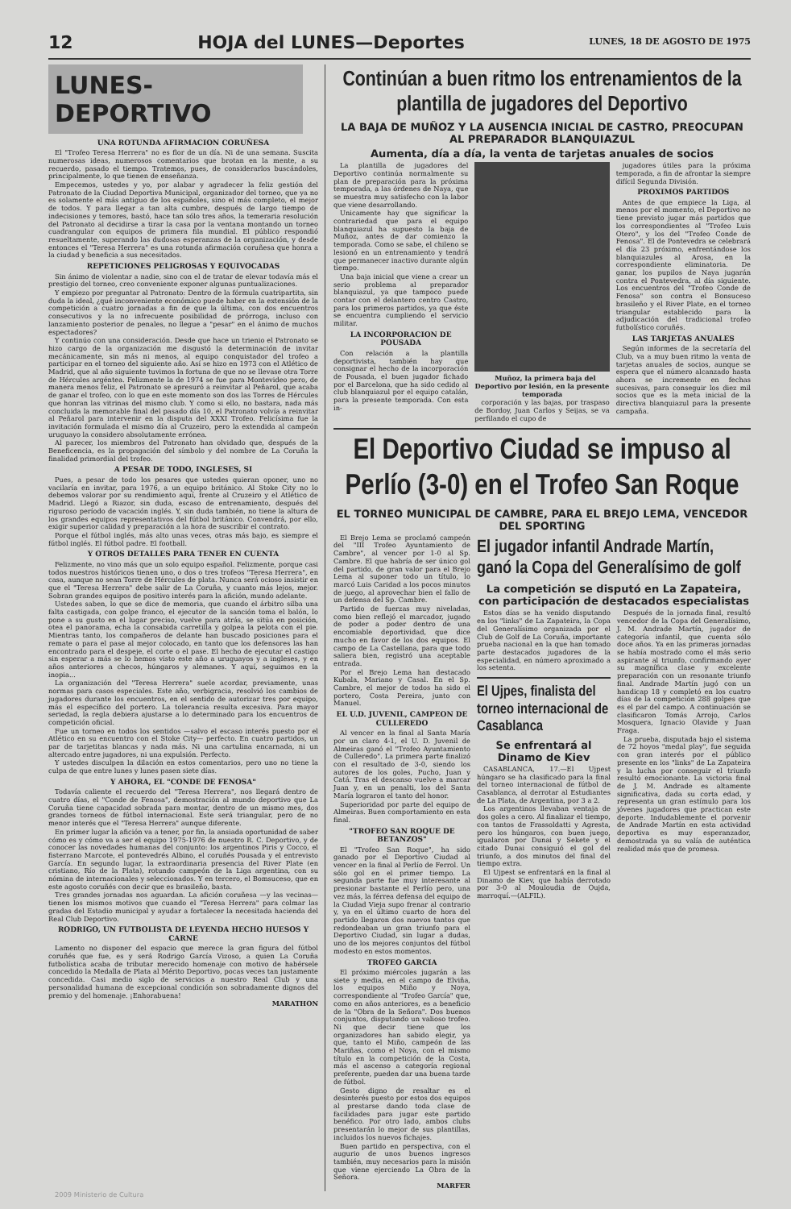12 HOJA del LUNES—Deportes LUNES, 18 DE AGOSTO DE 1975
LUNES-DEPORTIVO
UNA ROTUNDA AFIRMACION CORUÑESA
El "Trofeo Teresa Herrera" no es flor de un día. Ni de una semana. Suscita numerosas ideas, numerosos comentarios que brotan en la mente, a su recuerdo, pasado el tiempo. Tratemos, pues, de considerarlos buscándoles, principalmente, lo que tienen de enseñanza.
Empecemos, ustedes y yo, por alabar y agradecer la feliz gestión del Patronato de la Ciudad Deportiva Municipal, organizador del torneo, que ya no es solamente el más antiguo de los españoles, sino el más completo, el mejor de todos. Y para llegar a tan alta cumbre, después de largo tiempo de indecisiones y temores, bastó, hace tan sólo tres años, la temeraria resolución del Patronato al decidirse a tirar la casa por la ventana montando un torneo cuadrangular con equipos de primera fila mundial. El público respondió resueltamente, superando las dudosas esperanzas de la organización, y desde entonces el "Teresa Herrera" es una rotunda afirmación coruñesa que honra a la ciudad y beneficia a sus necesitados.
REPETICIONES PELIGROSAS Y EQUIVOCADAS
Sin ánimo de violentar a nadie, sino con el de tratar de elevar todavía más el prestigio del torneo, creo conveniente exponer algunas puntualizaciones.
Y empiezo por preguntar al Patronato: Dentro de la fórmula cuatripartita, sin duda la ideal, ¿qué inconveniente económico puede haber en la extensión de la competición a cuatro jornadas a fin de que la última, con dos encuentros consecutivos y la no infrecuente posibilidad de prórroga, incluso con lanzamiento posterior de penales, no llegue a "pesar" en el ánimo de muchos espectadores?
Y continúo con una consideración. Desde que hace un trienio el Patronato se hizo cargo de la organización me disgustó la determinación de invitar mecánicamente, sin más ni menos, al equipo conquistador del trofeo a participar en el torneo del siguiente año. Así se hizo en 1973 con el Atlético de Madrid, que al año siguiente tuvimos la fortuna de que no se llevase otra Torre de Hércules argéntea. Felizmente la de 1974 se fue para Montevideo pero, de manera menos feliz, el Patronato se apresuró a reinvitar al Peñarol, que acaba de ganar el trofeo, con lo que en este momento son dos las Torres de Hércules que honran las vitrinas del mismo club. Y como si ello, no bastara, nada más concluida la memorable final del pasado día 10, el Patronato volvía a reinvitar al Peñarol para intervenir en la disputa del XXXI Trofeo. Felicísima fue la invitación formulada el mismo día al Cruzeiro, pero la extendida al campeón uruguayo la considero absolutamente errónea.
Al parecer, los miembros del Patronato han olvidado que, después de la Beneficencia, es la propagación del símbolo y del nombre de La Coruña la finalidad primordial del trofeo.
A PESAR DE TODO, INGLESES, SI
Pues, a pesar de todo los pesares que ustedes quieran oponer, uno no vacilaría en invitar, para 1976, a un equipo británico. Al Stoke City no lo debemos valorar por su rendimiento aquí, frente al Cruzeiro y el Atlético de Madrid. Llegó a Riazor, sin duda, escaso de entrenamiento, después del riguroso período de vacación inglés. Y, sin duda también, no tiene la altura de los grandes equipos representativos del fútbol británico. Convendrá, por ello, exigir superior calidad y preparación a la hora de suscribir el contrato.
Porque el fútbol inglés, más alto unas veces, otras más bajo, es siempre el fútbol inglés. El fútbol padre. El football.
Y OTROS DETALLES PARA TENER EN CUENTA
Felizmente, no vino más que un solo equipo español. Felizmente, porque casi todos nuestros históricos tienen uno, o dos o tres trofeos "Teresa Herrera", en casa, aunque no sean Torre de Hércules de plata. Nunca será ocioso insistir en que el "Teresa Herrera" debe salir de La Coruña, y cuanto más lejos, mejor. Sobran grandes equipos de positivo interés para la afición, mundo adelante.
Ustedes saben, lo que se dice de memoria, que cuando el árbitro silba una falta castigada, con golpe franco, el ejecutor de la sanción toma el balón, lo pone a su gusto en el lugar preciso, vuelve para atrás, se sitúa en posición, otea el panorama, echa la consabida carretilla y golpea la pelota con el pie. Mientras tanto, los compañeros de delante han buscado posiciones para el remate o para el pase al mejor colocado, en tanto que los defensores las han encontrado para el despeje, el corte o el pase. El hecho de ejecutar el castigo sin esperar a más se lo hemos visto este año a uruguayos y a ingleses, y en años anteriores a checos, húngaros y alemanes. Y aquí, seguimos en la inopia...
La organización del "Teresa Herrera" suele acordar, previamente, unas normas para casos especiales. Este año, verbigracia, resolvió los cambios de jugadores durante los encuentros, en el sentido de autorizar tres por equipo, más el específico del portero. La tolerancia resulta excesiva. Para mayor seriedad, la regla debiera ajustarse a lo determinado para los encuentros de competición oficial.
Fue un torneo en todos los sentidos —salvo el escaso interés puesto por el Atlético en su encuentro con el Stoke City— perfecto. En cuatro partidos, un par de tarjetitas blancas y nada más. Ni una cartulina encarnada, ni un altercado entre jugadores, ni una expulsión. Perfecto.
Y ustedes disculpen la dilación en estos comentarios, pero uno no tiene la culpa de que entre lunes y lunes pasen siete días.
Y AHORA, EL "CONDE DE FENOSA"
Todavía caliente el recuerdo del "Teresa Herrera", nos llegará dentro de cuatro días, el "Conde de Fenosa", demostración al mundo deportivo que La Coruña tiene capacidad sobrada para montar, dentro de un mismo mes, dos grandes torneos de fútbol internacional. Este será triangular, pero de no menor interés que el "Teresa Herrera" aunque diferente.
En primer lugar la afición va a tener, por fin, la ansiada oportunidad de saber cómo es y cómo va a ser el equipo 1975-1976 de nuestro R. C. Deportivo, y de conocer las novedades humanas del conjunto: los argentinos Piris y Cocco, el fisterrano Marcote, el pontevedrés Albino, el coruñés Pousada y el entrevisto García. En segundo lugar, la extraordinaria presencia del River Plate (en cristiano, Río de la Plata), rotundo campeón de la Liga argentina, con su nómina de internacionales y seleccionados. Y en tercero, el Bomsuceso, que en este agosto coruñés con decir que es brasileño, basta.
Tres grandes jornadas nos aguardan. La afición coruñesa —y las vecinas— tienen los mismos motivos que cuando el "Teresa Herrera" para colmar las gradas del Estadio municipal y ayudar a fortalecer la necesitada hacienda del Real Club Deportivo.
RODRIGO, UN FUTBOLISTA DE LEYENDA HECHO HUESOS Y CARNE
Lamento no disponer del espacio que merece la gran figura del fútbol coruñés que fue, es y será Rodrigo García Vizoso, a quien La Coruña futbolística acaba de tributar merecido homenaje con motivo de habérsele concedido la Medalla de Plata al Mérito Deportivo, pocas veces tan justamente concedida. Casi medio siglo de servicios a nuestro Real Club y una personalidad humana de excepcional condición son sobradamente dignos del premio y del homenaje. ¡Enhorabuena!
MARATHON
Continúan a buen ritmo los entrenamientos de la plantilla de jugadores del Deportivo
LA BAJA DE MUÑOZ Y LA AUSENCIA INICIAL DE CASTRO, PREOCUPAN AL PREPARADOR BLANQUIAZUL
Aumenta, día a día, la venta de tarjetas anuales de socios
La plantilla de jugadores del Deportivo continúa normalmente su plan de preparación para la próxima temporada, a las órdenes de Naya, que se muestra muy satisfecho con la labor que viene desarrollando.
Unicamente hay que significar la contrariedad que para el equipo blanquiazul ha supuesto la baja de Muñoz, antes de dar comienzo la temporada. Como se sabe, el chileno se lesionó en un entrenamiento y tendrá que permanecer inactivo durante algún tiempo.
Una baja inicial que viene a crear un serio problema al preparador blanquiazul, ya que tampoco puede contar con el delantero centro Castro, para los primeros partidos, ya que éste se encuentra cumpliendo el servicio militar.
LA INCORPORACION DE POUSADA
Con relación a la plantilla deportivista, también hay que consignar el hecho de la incorporación de Pousada, el buen jugador fichado por el Barcelona, que ha sido cedido al club blanquiazul por el equipo catalán, para la presente temporada. Con esta in-
Muñoz, la primera baja del Deportivo por lesión, en la presente temporada
corporación y las bajas, por traspaso de Bordoy, Juan Carlos y Seijas, se va perfilando el cupo de
jugadores útiles para la próxima temporada, a fin de afrontar la siempre difícil Segunda División.
PROXIMOS PARTIDOS
Antes de que empiece la Liga, al menos por el momento, el Deportivo no tiene previsto jugar más partidos que los correspondientes al "Trofeo Luis Otero", y los del "Trofeo Conde de Fenosa". El de Pontevedra se celebrará el día 23 próximo, enfrentándose los blanquiazules al Arosa, en la correspondiente eliminatoria. De ganar, los pupilos de Naya jugarán contra el Pontevedra, al día siguiente. Los encuentros del "Trofeo Conde de Fenosa" son contra el Bonsuceso brasileño y el River Plate, en el torneo triangular establecido para la adjudicación del tradicional trofeo futbolístico coruñés.
LAS TARJETAS ANUALES
Según informes de la secretaría del Club, va a muy buen ritmo la venta de tarjetas anuales de socios, aunque se espera que el número alcanzado hasta ahora se incremente en fechas sucesivas, para conseguir los diez mil socios que es la meta inicial de la directiva blanquiazul para la presente campaña.
El Deportivo Ciudad se impuso al Perlío (3-0) en el Trofeo San Roque
EL TORNEO MUNICIPAL DE CAMBRE, PARA EL BREJO LEMA, VENCEDOR DEL SPORTING
El Brejo Lema se proclamó campeón del "III Trofeo Ayuntamiento de Cambre", al vencer por 1-0 al Sp. Cambre. El que habría de ser único gol del partido, de gran valor para el Brejo Lema al suponer todo un título, lo marcó Luis Caridad a los pocos minutos de juego, al aprovechar bien el fallo de un defensa del Sp. Cambre.
Partido de fuerzas muy niveladas, como bien reflejó el marcador, jugado de poder a poder dentro de una encomiable deportividad, que dice mucho en favor de los dos equipos. El campo de La Castellana, para que todo saliera bien, registró una aceptable entrada.
Por el Brejo Lema han destacado Kubala, Mariano y Casal. En el Sp. Cambre, el mejor de todos ha sido el portero, Costa Pereira, junto con Manuel.
EL U.D. JUVENIL, CAMPEON DE CULLEREDO
Al vencer en la final al Santa María por un claro 4-1, el U. D. Juvenil de Almeiras ganó el "Trofeo Ayuntamiento de Culleredo". La primera parte finalizó con el resultado de 3-0, siendo los autores de los goles, Pucho, Juan y Catá. Tras el descanso vuelve a marcar Juan y, en un penalti, los del Santa María lograron el tanto del honor.
Superioridad por parte del equipo de Almeiras. Buen comportamiento en esta final.
"TROFEO SAN ROQUE DE BETANZOS"
El "Trofeo San Roque", ha sido ganado por el Deportivo Ciudad al vencer en la final al Perlío de Ferrol. Un sólo gol en el primer tiempo. La segunda parte fue muy interesante al presionar bastante el Perlío pero, una vez más, la férrea defensa del equipo de la Ciudad Vieja supo frenar al contrario y, ya en el último cuarto de hora del partido llegaron dos nuevos tantos que redondeaban un gran triunfo para el Deportivo Ciudad, sin lugar a dudas, uno de los mejores conjuntos del fútbol modesto en estos momentos.
TROFEO GARCIA
El próximo miércoles jugarán a las siete y media, en el campo de Elviña, los equipos Miño y Noya, correspondiente al "Trofeo García" que, como en años anteriores, es a beneficio de la "Obra de la Señora". Dos buenos conjuntos, disputando un valioso trofeo. Ni que decir tiene que los organizadores han sabido elegir, ya que, tanto el Miño, campeón de las Mariñas, como el Noya, con el mismo título en la competición de la Costa, más el ascenso a categoría regional preferente, pueden dar una buena tarde de fútbol.
Gesto digno de resaltar es el desinterés puesto por estos dos equipos al prestarse dando toda clase de facilidades para jugar este partido benéfico. Por otro lado, ambos clubs presentarán lo mejor de sus plantillas, incluidos los nuevos fichajes.
Buen partido en perspectiva, con el augurio de unos buenos ingresos también, muy necesarios para la misión que viene ejerciendo La Obra de la Señora.
MARFER
El jugador infantil Andrade Martín, ganó la Copa del Generalísimo de golf
La competición se disputó en La Zapateira, con participación de destacados especialistas
Estos días se ha venido disputando en los "links" de La Zapateira, la Copa del Generalísimo organizada por el Club de Golf de La Coruña, importante prueba nacional en la que han tomado parte destacados jugadores de la especialidad, en número aproximado a los setenta.
El Ujpes, finalista del torneo internacional de Casablanca
Se enfrentará al Dinamo de Kiev
CASABLANCA, 17.—El Ujpest húngaro se ha clasificado para la final del torneo internacional de fútbol de Casablanca, al derrotar al Estudiantes de La Plata, de Argentina, por 3 a 2.
Los argentinos llevaban ventaja de dos goles a cero. Al finalizar el tiempo, con tantos de Frassoldatti y Agresta, pero los húngaros, con buen juego, igualaron por Dunai y Sekete y el citado Dunai consiguió el gol del triunfo, a dos minutos del final del tiempo extra.
El Ujpest se enfrentará en la final al Dinamo de Kiev, que había derrotado por 3-0 al Mouloudia de Oujda, marroquí.—(ALFIL).
Después de la jornada final, resultó vencedor de la Copa del Generalísimo, J. M. Andrade Martín, jugador de categoría infantil, que cuenta sólo doce años. Ya en las primeras jornadas se había mostrado como el más serio aspirante al triunfo, confirmando ayer su magnífica clase y excelente preparación con un resonante triunfo final. Andrade Martín jugó con un handicap 18 y completó en los cuatro días de la competición 288 golpes que es el par del campo. A continuación se clasificaron Tomás Arrojo, Carlos Mosquera, Ignacio Olavide y Juan Fraga.
La prueba, disputada bajo el sistema de 72 hoyos "medal play", fue seguida con gran interés por el público presente en los "links" de La Zapateira y la lucha por conseguir el triunfo resultó emocionante. La victoria final de J. M. Andrade es altamente significativa, dada su corta edad, y representa un gran estímulo para los jóvenes jugadores que practican este deporte. Indudablemente el porvenir de Andrade Martín en esta actividad deportiva es muy esperanzador, demostrada ya su valía de auténtica realidad más que de promesa.
2009 Ministerio de Cultura